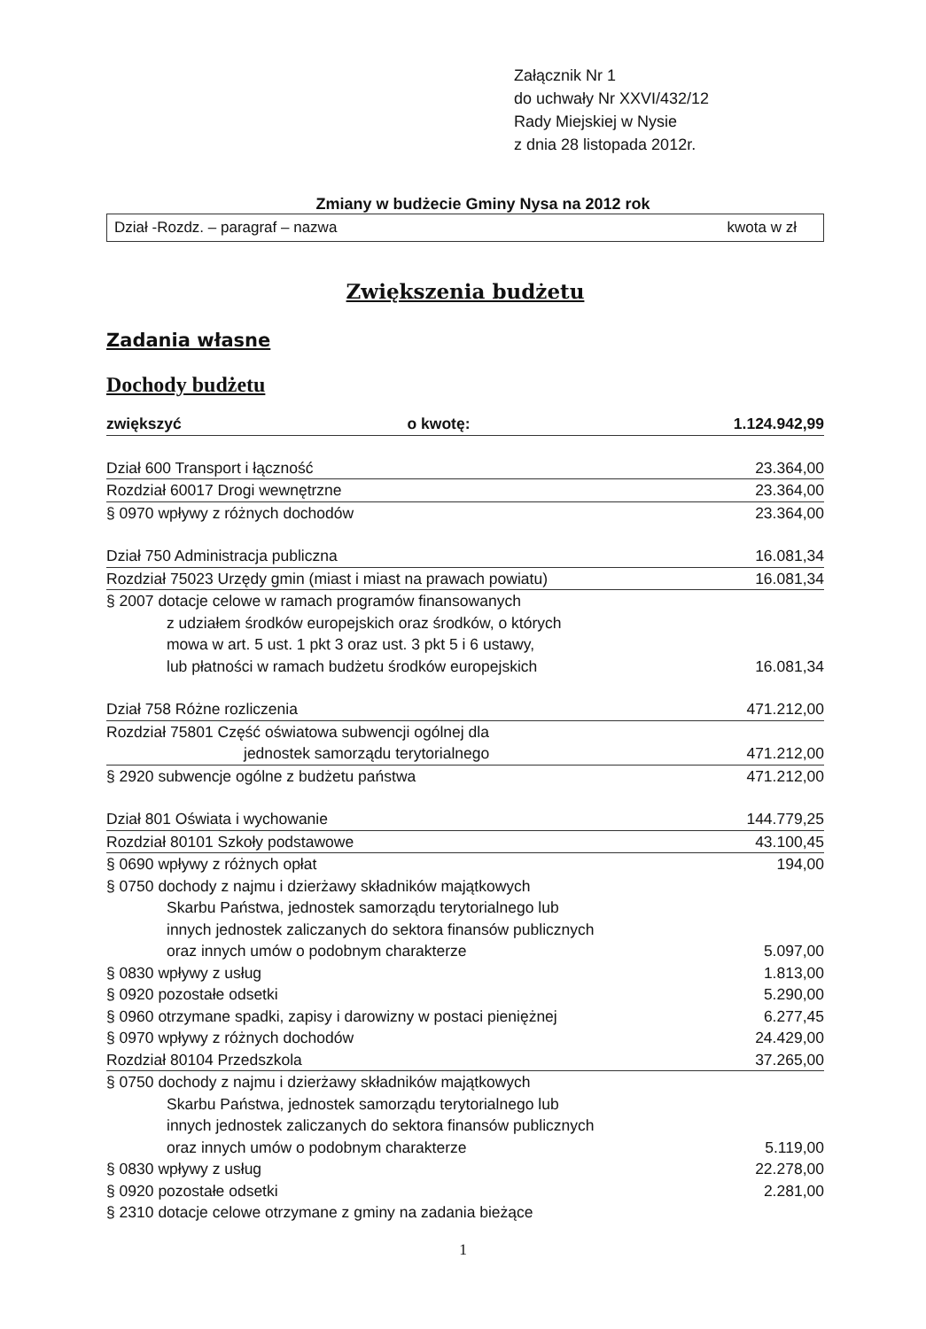Załącznik Nr 1
do uchwały Nr XXVI/432/12
Rady Miejskiej w Nysie
z dnia 28 listopada 2012r.
Zmiany w budżecie Gminy Nysa na 2012 rok
Dział -Rozdz. – paragraf – nazwa kwota w zł
Zwiększenia budżetu
Zadania własne
Dochody budżetu
| zwiększyć o kwotę: | 1.124.942,99 |
| Dział 600 Transport i łączność | 23.364,00 |
| Rozdział 60017 Drogi wewnętrzne | 23.364,00 |
| § 0970 wpływy z różnych dochodów | 23.364,00 |
| Dział 750 Administracja publiczna | 16.081,34 |
| Rozdział 75023 Urzędy gmin (miast i miast na prawach powiatu) | 16.081,34 |
| § 2007 dotacje celowe w ramach programów finansowanych z udziałem środków europejskich oraz środków, o których mowa w art. 5 ust. 1 pkt 3 oraz ust. 3 pkt 5 i 6 ustawy, lub płatności w ramach budżetu środków europejskich | 16.081,34 |
| Dział 758 Różne rozliczenia | 471.212,00 |
| Rozdział 75801 Część oświatowa subwencji ogólnej dla jednostek samorządu terytorialnego | 471.212,00 |
| § 2920 subwencje ogólne z budżetu państwa | 471.212,00 |
| Dział 801 Oświata i wychowanie | 144.779,25 |
| Rozdział 80101 Szkoły podstawowe | 43.100,45 |
| § 0690 wpływy z różnych opłat | 194,00 |
| § 0750 dochody z najmu i dzierżawy składników majątkowych Skarbu Państwa, jednostek samorządu terytorialnego lub innych jednostek zaliczanych do sektora finansów publicznych oraz innych umów o podobnym charakterze | 5.097,00 |
| § 0830 wpływy z usług | 1.813,00 |
| § 0920 pozostałe odsetki | 5.290,00 |
| § 0960 otrzymane spadki, zapisy i darowizny w postaci pieniężnej | 6.277,45 |
| § 0970 wpływy z różnych dochodów | 24.429,00 |
| Rozdział 80104 Przedszkola | 37.265,00 |
| § 0750 dochody z najmu i dzierżawy składników majątkowych Skarbu Państwa, jednostek samorządu terytorialnego lub innych jednostek zaliczanych do sektora finansów publicznych oraz innych umów o podobnym charakterze | 5.119,00 |
| § 0830 wpływy z usług | 22.278,00 |
| § 0920 pozostałe odsetki | 2.281,00 |
| § 2310 dotacje celowe otrzymane z gminy na zadania bieżące | |
1